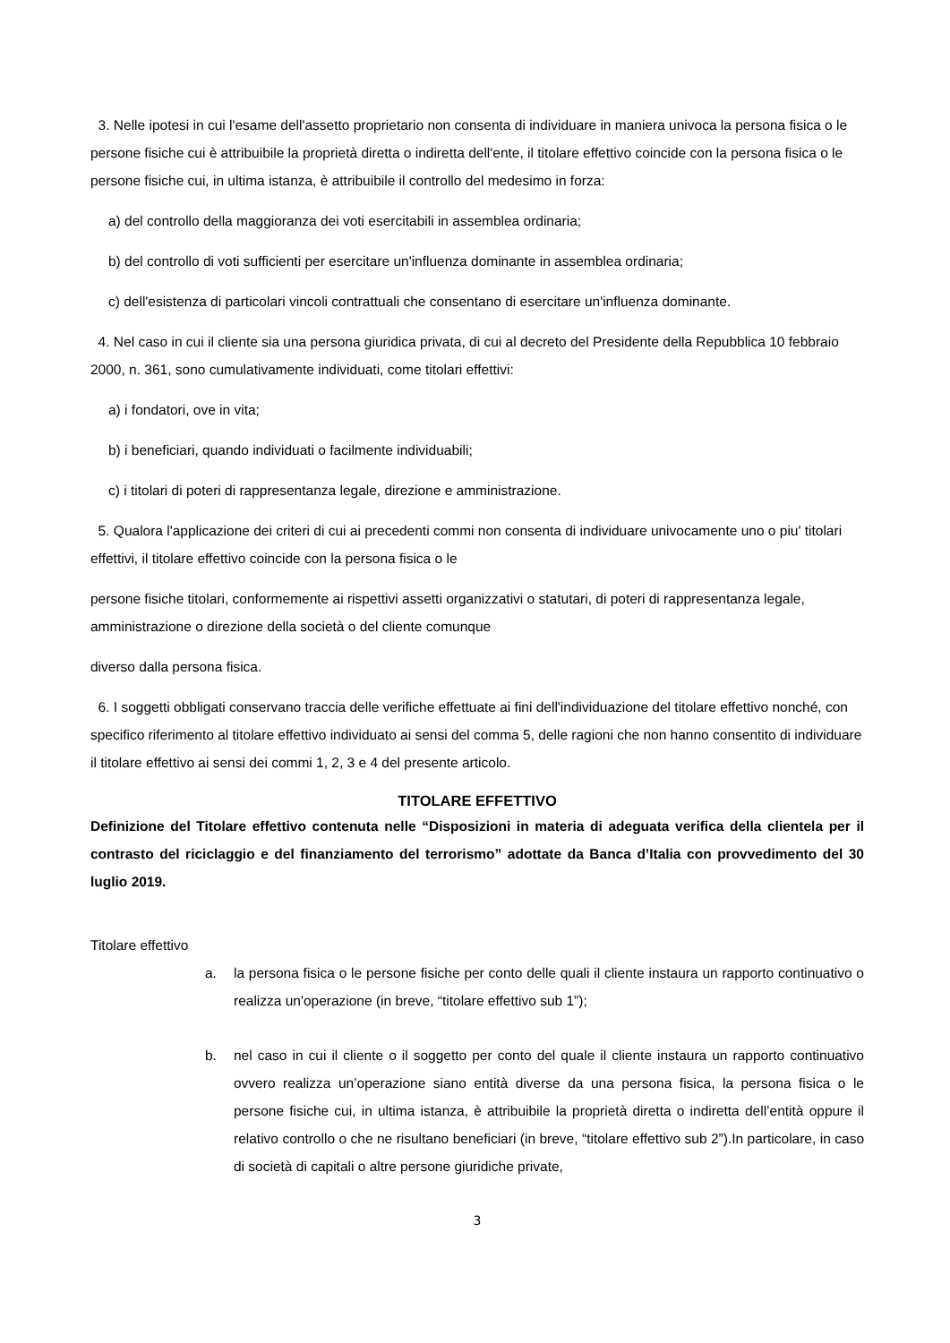3. Nelle ipotesi in cui l'esame dell'assetto proprietario non consenta di individuare in maniera univoca la persona fisica o le persone fisiche cui è attribuibile la proprietà diretta o indiretta dell'ente, il titolare effettivo coincide con la persona fisica o le persone fisiche cui, in ultima istanza, è attribuibile il controllo del medesimo in forza:
a) del controllo della maggioranza dei voti esercitabili in assemblea ordinaria;
b) del controllo di voti sufficienti per esercitare un'influenza dominante in assemblea ordinaria;
c) dell'esistenza di particolari vincoli contrattuali che consentano di esercitare un'influenza dominante.
4. Nel caso in cui il cliente sia una persona giuridica privata, di cui al decreto del Presidente della Repubblica 10 febbraio 2000, n. 361, sono cumulativamente individuati, come titolari effettivi:
a) i fondatori, ove in vita;
b) i beneficiari, quando individuati o facilmente individuabili;
c) i titolari di poteri di rappresentanza legale, direzione e amministrazione.
5. Qualora l'applicazione dei criteri di cui ai precedenti commi non consenta di individuare univocamente uno o piu' titolari effettivi, il titolare effettivo coincide con la persona fisica o le
persone fisiche titolari, conformemente ai rispettivi assetti organizzativi o statutari, di poteri di rappresentanza legale, amministrazione o direzione della società o del cliente comunque
diverso dalla persona fisica.
6. I soggetti obbligati conservano traccia delle verifiche effettuate ai fini dell'individuazione del titolare effettivo nonché, con specifico riferimento al titolare effettivo individuato ai sensi del comma 5, delle ragioni che non hanno consentito di individuare il titolare effettivo ai sensi dei commi 1, 2, 3 e 4 del presente articolo.
TITOLARE EFFETTIVO
Definizione del Titolare effettivo contenuta nelle “Disposizioni in materia di adeguata verifica della clientela per il contrasto del riciclaggio e del finanziamento del terrorismo” adottate da Banca d’Italia con provvedimento del 30 luglio 2019.
Titolare effettivo
a. la persona fisica o le persone fisiche per conto delle quali il cliente instaura un rapporto continuativo o realizza un'operazione (in breve, “titolare effettivo sub 1”);
b. nel caso in cui il cliente o il soggetto per conto del quale il cliente instaura un rapporto continuativo ovvero realizza un’operazione siano entità diverse da una persona fisica, la persona fisica o le persone fisiche cui, in ultima istanza, è attribuibile la proprietà diretta o indiretta dell’entità oppure il relativo controllo o che ne risultano beneficiari (in breve, “titolare effettivo sub 2”).In particolare, in caso di società di capitali o altre persone giuridiche private,
3